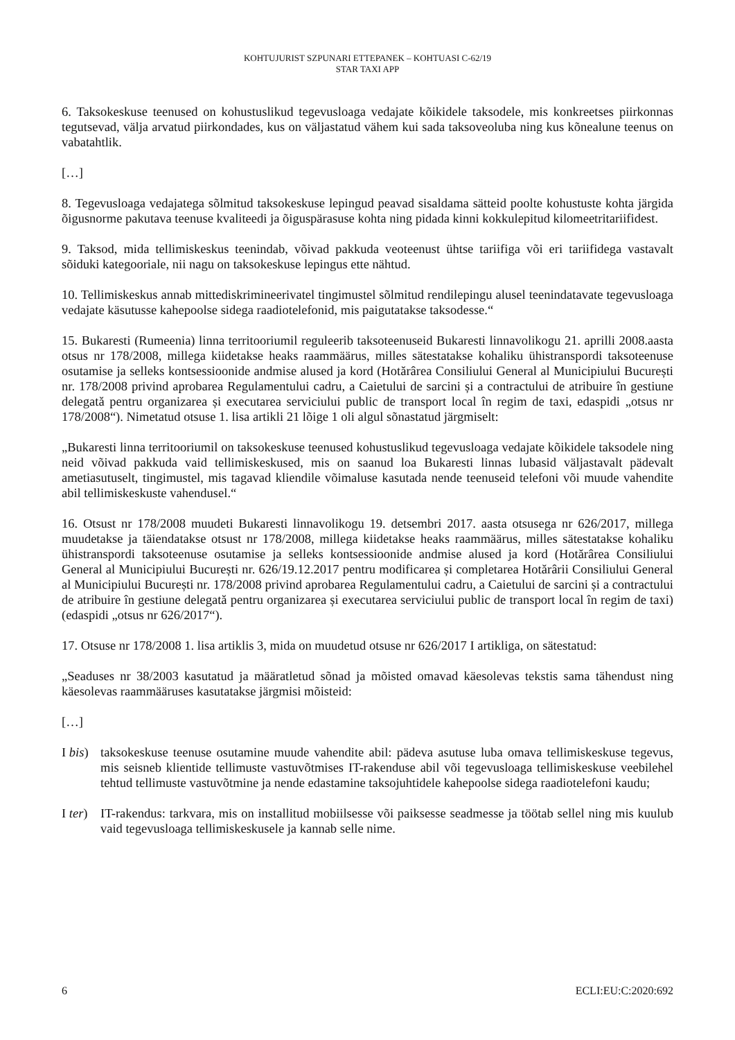KOHTUJURIST SZPUNARI ETTEPANEK – KOHTUASI C-62/19
STAR TAXI APP
6. Taksokeskuse teenused on kohustuslikud tegevusloaga vedajate kõikidele taksodele, mis konkreetses piirkonnas tegutsevad, välja arvatud piirkondades, kus on väljastatud vähem kui sada taksoveoluba ning kus kõnealune teenus on vabatahtlik.
[…]
8. Tegevusloaga vedajatega sõlmitud taksokeskuse lepingud peavad sisaldama sätteid poolte kohustuste kohta järgida õigusnorme pakutava teenuse kvaliteedi ja õiguspärasuse kohta ning pidada kinni kokkulepitud kilomeetritariifidest.
9. Taksod, mida tellimiskeskus teenindab, võivad pakkuda veoteenust ühtse tariifiga või eri tariifidega vastavalt sõiduki kategooriale, nii nagu on taksokeskuse lepingus ette nähtud.
10. Tellimiskeskus annab mittediskrimineerivatel tingimustel sõlmitud rendilepingu alusel teenindatavate tegevusloaga vedajate käsutusse kahepoolse sidega raadiotelefonid, mis paigutatakse taksodesse.“
15. Bukaresti (Rumeenia) linna territooriumil reguleerib taksoteenuseid Bukaresti linnavolikogu 21. aprilli 2008.aasta otsus nr 178/2008, millega kiidetakse heaks raammäärus, milles sätestatakse kohaliku ühistranspordi taksoteenuse osutamise ja selleks kontsessioonide andmise alused ja kord (Hotărârea Consiliului General al Municipiului București nr. 178/2008 privind aprobarea Regulamentului cadru, a Caietului de sarcini și a contractului de atribuire în gestiune delegată pentru organizarea și executarea serviciului public de transport local în regim de taxi, edaspidi „otsus nr 178/2008“). Nimetatud otsuse 1. lisa artikli 21 lõige 1 oli algul sõnastatud järgmiselt:
„Bukaresti linna territooriumil on taksokeskuse teenused kohustuslikud tegevusloaga vedajate kõikidele taksodele ning neid võivad pakkuda vaid tellimiskeskused, mis on saanud loa Bukaresti linnas lubasid väljastavalt pädevalt ametiasutuselt, tingimustel, mis tagavad kliendile võimaluse kasutada nende teenuseid telefoni või muude vahendite abil tellimiskeskuste vahendusel.“
16. Otsust nr 178/2008 muudeti Bukaresti linnavolikogu 19. detsembri 2017. aasta otsusega nr 626/2017, millega muudetakse ja täiendatakse otsust nr 178/2008, millega kiidetakse heaks raammäärus, milles sätestatakse kohaliku ühistranspordi taksoteenuse osutamise ja selleks kontsessioonide andmise alused ja kord (Hotărârea Consiliului General al Municipiului București nr. 626/19.12.2017 pentru modificarea și completarea Hotărârii Consiliului General al Municipiului București nr. 178/2008 privind aprobarea Regulamentului cadru, a Caietului de sarcini și a contractului de atribuire în gestiune delegată pentru organizarea și executarea serviciului public de transport local în regim de taxi) (edaspidi „otsus nr 626/2017“).
17. Otsuse nr 178/2008 1. lisa artiklis 3, mida on muudetud otsuse nr 626/2017 I artikliga, on sätestatud:
„Seaduses nr 38/2003 kasutatud ja määratletud sõnad ja mõisted omavad käesolevas tekstis sama tähendust ning käesolevas raammääruses kasutatakse järgmisi mõisteid:
[…]
I bis)
taksokeskuse teenuse osutamine muude vahendite abil: pädeva asutuse luba omava tellimiskeskuse tegevus, mis seisneb klientide tellimuste vastuvõtmises IT-rakenduse abil või tegevusloaga tellimiskeskuse veebilehel tehtud tellimuste vastuvõtmine ja nende edastamine taksojuhtidele kahepoolse sidega raadiotelefoni kaudu;
I ter)
IT-rakendus: tarkvara, mis on installitud mobiilsesse või paiksesse seadmesse ja töötab sellel ning mis kuulub vaid tegevusloaga tellimiskeskusele ja kannab selle nime.
6 ECLI:EU:C:2020:692